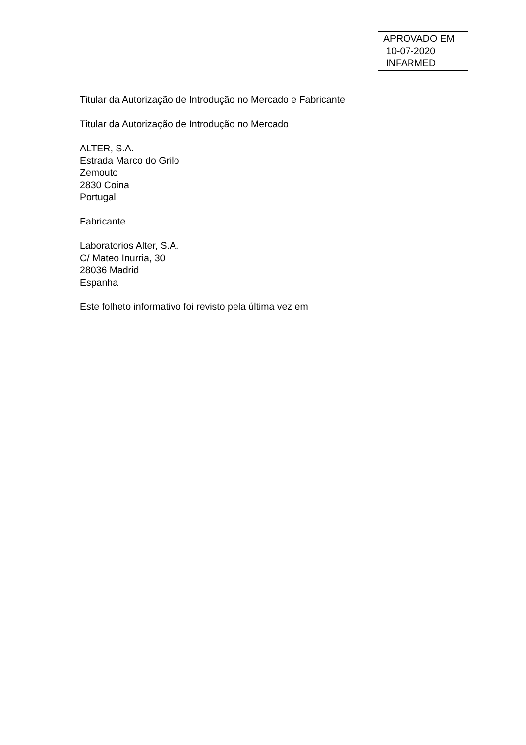APROVADO EM
10-07-2020
INFARMED
Titular da Autorização de Introdução no Mercado e Fabricante
Titular da Autorização de Introdução no Mercado
ALTER, S.A.
Estrada Marco do Grilo
Zemouto
2830 Coina
Portugal
Fabricante
Laboratorios Alter, S.A.
C/ Mateo Inurria, 30
28036 Madrid
Espanha
Este folheto informativo foi revisto pela última vez em